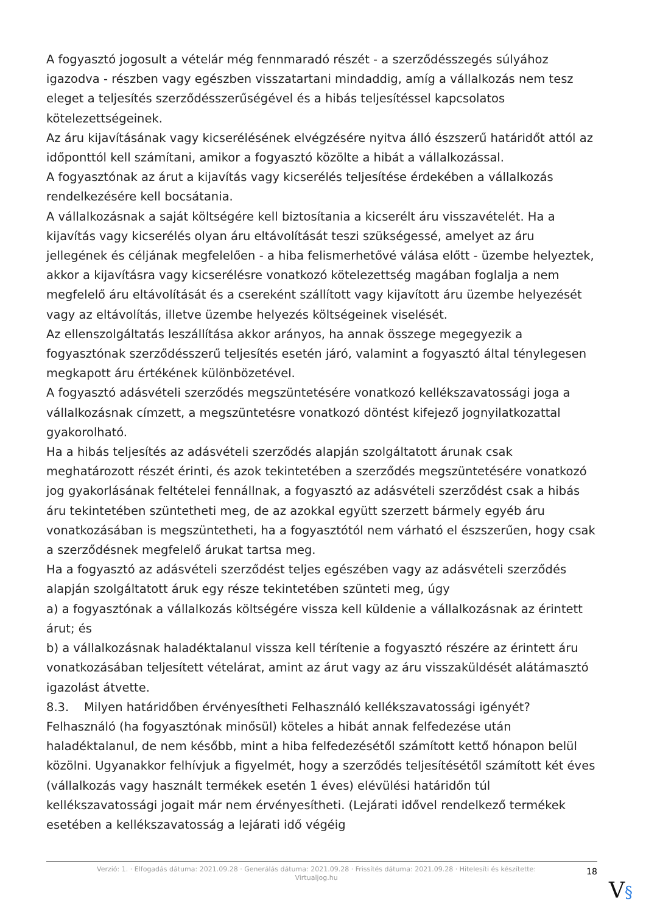A fogyasztó jogosult a vételár még fennmaradó részét - a szerződésszegés súlyához igazodva - részben vagy egészben visszatartani mindaddig, amíg a vállalkozás nem tesz eleget a teljesítés szerződésszerűségével és a hibás teljesítéssel kapcsolatos kötelezettségeinek.
Az áru kijavításának vagy kicserélésének elvégzésére nyitva álló észszerű határidőt attól az időponttól kell számítani, amikor a fogyasztó közölte a hibát a vállalkozással.
A fogyasztónak az árut a kijavítás vagy kicserélés teljesítése érdekében a vállalkozás rendelkezésére kell bocsátania.
A vállalkozásnak a saját költségére kell biztosítania a kicserélt áru visszavételét. Ha a kijavítás vagy kicserélés olyan áru eltávolítását teszi szükségessé, amelyet az áru jellegének és céljának megfelelően - a hiba felismerhetővé válása előtt - üzembe helyeztek, akkor a kijavításra vagy kicserélésre vonatkozó kötelezettség magában foglalja a nem megfelelő áru eltávolítását és a csereként szállított vagy kijavított áru üzembe helyezését vagy az eltávolítás, illetve üzembe helyezés költségeinek viselését.
Az ellenszolgáltatás leszállítása akkor arányos, ha annak összege megegyezik a fogyasztónak szerződésszerű teljesítés esetén járó, valamint a fogyasztó által ténylegesen megkapott áru értékének különbözetével.
A fogyasztó adásvételi szerződés megszüntetésére vonatkozó kellékszavatossági joga a vállalkozásnak címzett, a megszüntetésre vonatkozó döntést kifejező jognyilatkozattal gyakorolható.
Ha a hibás teljesítés az adásvételi szerződés alapján szolgáltatott árunak csak meghatározott részét érinti, és azok tekintetében a szerződés megszüntetésére vonatkozó jog gyakorlásának feltételei fennállnak, a fogyasztó az adásvételi szerződést csak a hibás áru tekintetében szüntetheti meg, de az azokkal együtt szerzett bármely egyéb áru vonatkozásában is megszüntetheti, ha a fogyasztótól nem várható el észszerűen, hogy csak a szerződésnek megfelelő árukat tartsa meg.
Ha a fogyasztó az adásvételi szerződést teljes egészében vagy az adásvételi szerződés alapján szolgáltatott áruk egy része tekintetében szünteti meg, úgy
a) a fogyasztónak a vállalkozás költségére vissza kell küldenie a vállalkozásnak az érintett árut; és
b) a vállalkozásnak haladéktalanul vissza kell térítenie a fogyasztó részére az érintett áru vonatkozásában teljesített vételárat, amint az árut vagy az áru visszaküldését alátámasztó igazolást átvette.
8.3. Milyen határidőben érvényesítheti Felhasználó kellékszavatossági igényét?
Felhasználó (ha fogyasztónak minősül) köteles a hibát annak felfedezése után haladéktalanul, de nem később, mint a hiba felfedezésétől számított kettő hónapon belül közölni. Ugyanakkor felhívjuk a figyelmét, hogy a szerződés teljesítésétől számított két éves (vállalkozás vagy használt termékek esetén 1 éves) elévülési határidőn túl kellékszavatossági jogait már nem érvényesítheti. (Lejárati idővel rendelkező termékek esetében a kellékszavatosság a lejárati idő végéig
Verzió: 1. · Elfogadás dátuma: 2021.09.28 · Generálás dátuma: 2021.09.28 · Frissítés dátuma: 2021.09.28 · Hitelesíti és készítette: Virtualjog.hu
18
V§